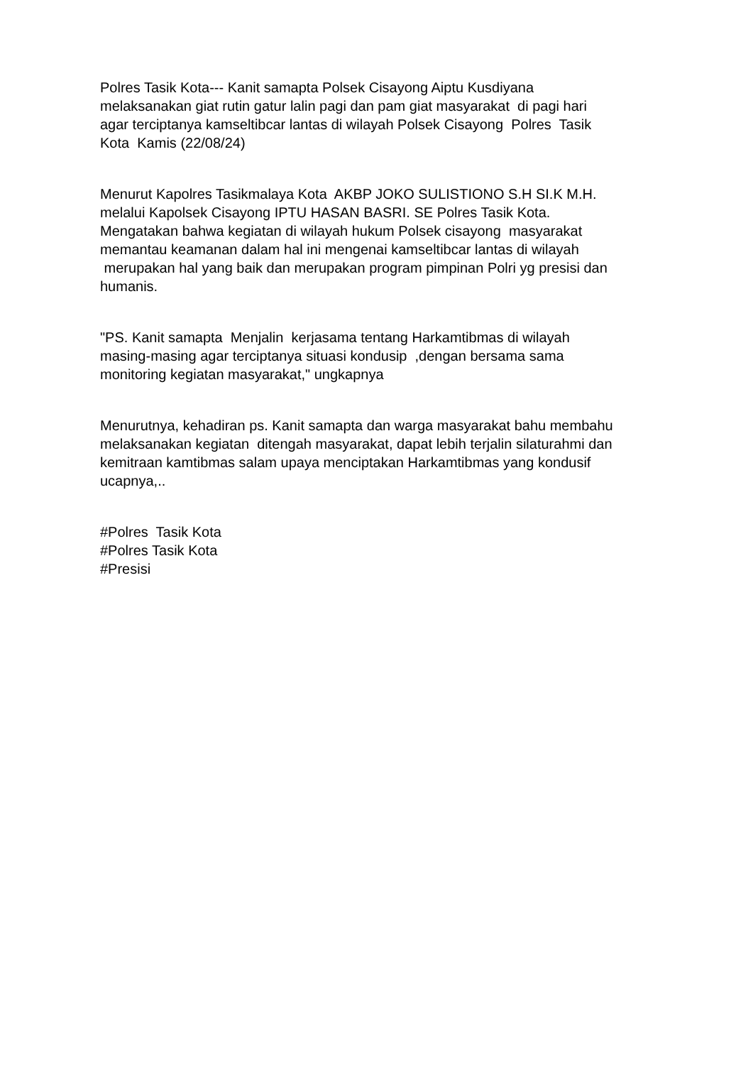Polres Tasik Kota--- Kanit samapta Polsek Cisayong Aiptu Kusdiyana melaksanakan giat rutin gatur lalin pagi dan pam giat masyarakat di pagi hari agar terciptanya kamseltibcar lantas di wilayah Polsek Cisayong Polres Tasik Kota Kamis (22/08/24)
Menurut Kapolres Tasikmalaya Kota AKBP JOKO SULISTIONO S.H SI.K M.H. melalui Kapolsek Cisayong IPTU HASAN BASRI. SE Polres Tasik Kota. Mengatakan bahwa kegiatan di wilayah hukum Polsek cisayong masyarakat memantau keamanan dalam hal ini mengenai kamseltibcar lantas di wilayah merupakan hal yang baik dan merupakan program pimpinan Polri yg presisi dan humanis.
"PS. Kanit samapta Menjalin kerjasama tentang Harkamtibmas di wilayah masing-masing agar terciptanya situasi kondusip ,dengan bersama sama monitoring kegiatan masyarakat," ungkapnya
Menurutnya, kehadiran ps. Kanit samapta dan warga masyarakat bahu membahu melaksanakan kegiatan ditengah masyarakat, dapat lebih terjalin silaturahmi dan kemitraan kamtibmas salam upaya menciptakan Harkamtibmas yang kondusif ucapnya,..
#Polres Tasik Kota #Polres Tasik Kota #Presisi